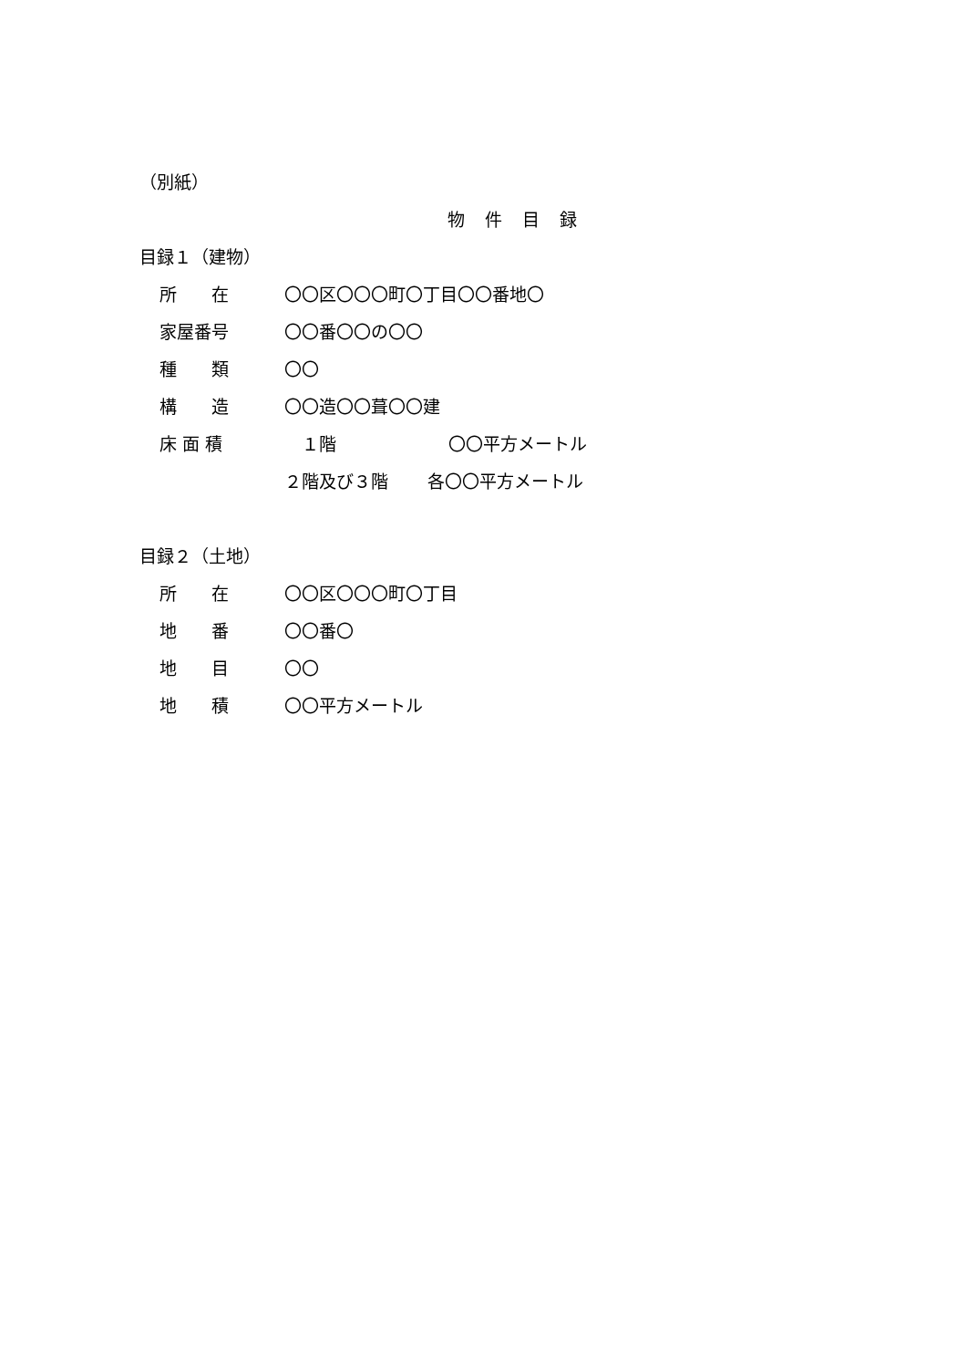（別紙）
物件目録
目録１（建物）
所　　在 〇〇区〇〇〇町〇丁目〇〇番地〇
家屋番号 〇〇番〇〇の〇〇
種　　類 〇〇
構　　造 〇〇造〇〇葺〇〇建
床 面 積　１階 〇〇平方メートル
２階及び３階 各〇〇平方メートル
目録２（土地）
所　　在 〇〇区〇〇〇町〇丁目
地　　番 〇〇番〇
地　　目 〇〇
地　　積 〇〇平方メートル